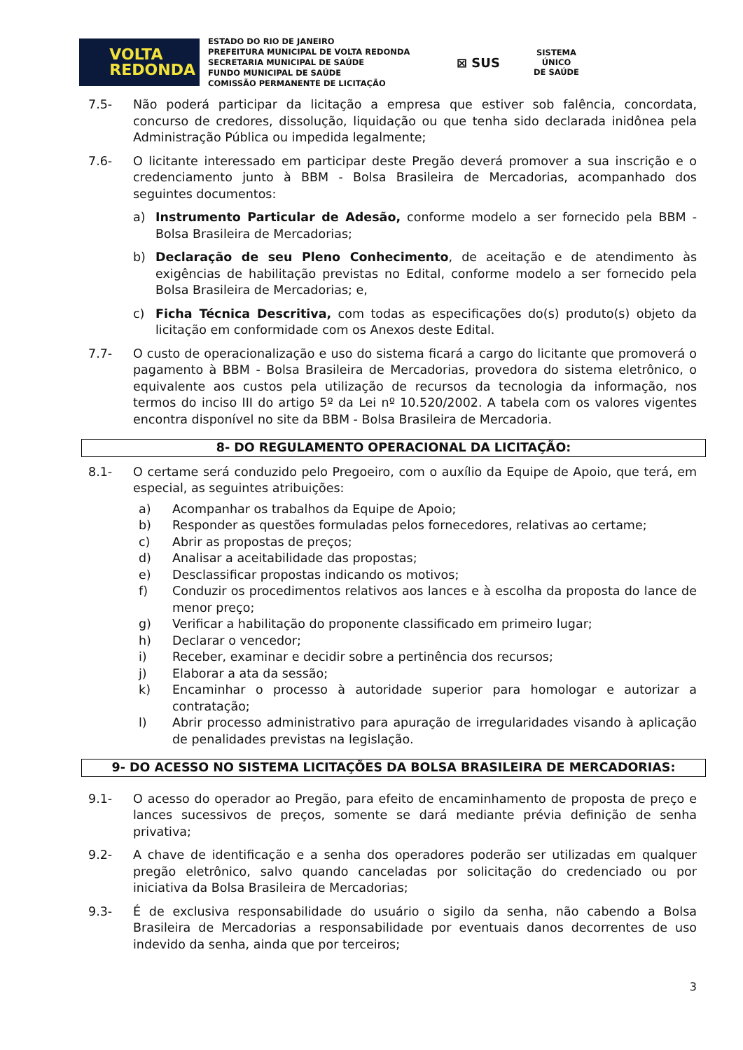VOLTA
REDONDA
ESTADO DO RIO DE JANEIRO
PREFEITURA MUNICIPAL DE VOLTA REDONDA
SECRETARIA MUNICIPAL DE SAÚDE
FUNDO MUNICIPAL DE SAÚDE
COMISSÃO PERMANENTE DE LICITAÇÃO
⊠ SUS
SISTEMA
ÚNICO
DE SAÚDE
7.5- Não poderá participar da licitação a empresa que estiver sob falência, concordata, concurso de credores, dissolução, liquidação ou que tenha sido declarada inidônea pela Administração Pública ou impedida legalmente;
7.6- O licitante interessado em participar deste Pregão deverá promover a sua inscrição e o credenciamento junto à BBM - Bolsa Brasileira de Mercadorias, acompanhado dos seguintes documentos:
a) Instrumento Particular de Adesão, conforme modelo a ser fornecido pela BBM - Bolsa Brasileira de Mercadorias;
b) Declaração de seu Pleno Conhecimento, de aceitação e de atendimento às exigências de habilitação previstas no Edital, conforme modelo a ser fornecido pela Bolsa Brasileira de Mercadorias; e,
c) Ficha Técnica Descritiva, com todas as especificações do(s) produto(s) objeto da licitação em conformidade com os Anexos deste Edital.
7.7- O custo de operacionalização e uso do sistema ficará a cargo do licitante que promoverá o pagamento à BBM - Bolsa Brasileira de Mercadorias, provedora do sistema eletrônico, o equivalente aos custos pela utilização de recursos da tecnologia da informação, nos termos do inciso III do artigo 5º da Lei nº 10.520/2002. A tabela com os valores vigentes encontra disponível no site da BBM - Bolsa Brasileira de Mercadoria.
8- DO REGULAMENTO OPERACIONAL DA LICITAÇÃO:
8.1- O certame será conduzido pelo Pregoeiro, com o auxílio da Equipe de Apoio, que terá, em especial, as seguintes atribuições:
a) Acompanhar os trabalhos da Equipe de Apoio;
b) Responder as questões formuladas pelos fornecedores, relativas ao certame;
c) Abrir as propostas de preços;
d) Analisar a aceitabilidade das propostas;
e) Desclassificar propostas indicando os motivos;
f) Conduzir os procedimentos relativos aos lances e à escolha da proposta do lance de menor preço;
g) Verificar a habilitação do proponente classificado em primeiro lugar;
h) Declarar o vencedor;
i) Receber, examinar e decidir sobre a pertinência dos recursos;
j) Elaborar a ata da sessão;
k) Encaminhar o processo à autoridade superior para homologar e autorizar a contratação;
l) Abrir processo administrativo para apuração de irregularidades visando à aplicação de penalidades previstas na legislação.
9- DO ACESSO NO SISTEMA LICITAÇÕES DA BOLSA BRASILEIRA DE MERCADORIAS:
9.1- O acesso do operador ao Pregão, para efeito de encaminhamento de proposta de preço e lances sucessivos de preços, somente se dará mediante prévia definição de senha privativa;
9.2- A chave de identificação e a senha dos operadores poderão ser utilizadas em qualquer pregão eletrônico, salvo quando canceladas por solicitação do credenciado ou por iniciativa da Bolsa Brasileira de Mercadorias;
9.3- É de exclusiva responsabilidade do usuário o sigilo da senha, não cabendo a Bolsa Brasileira de Mercadorias a responsabilidade por eventuais danos decorrentes de uso indevido da senha, ainda que por terceiros;
3